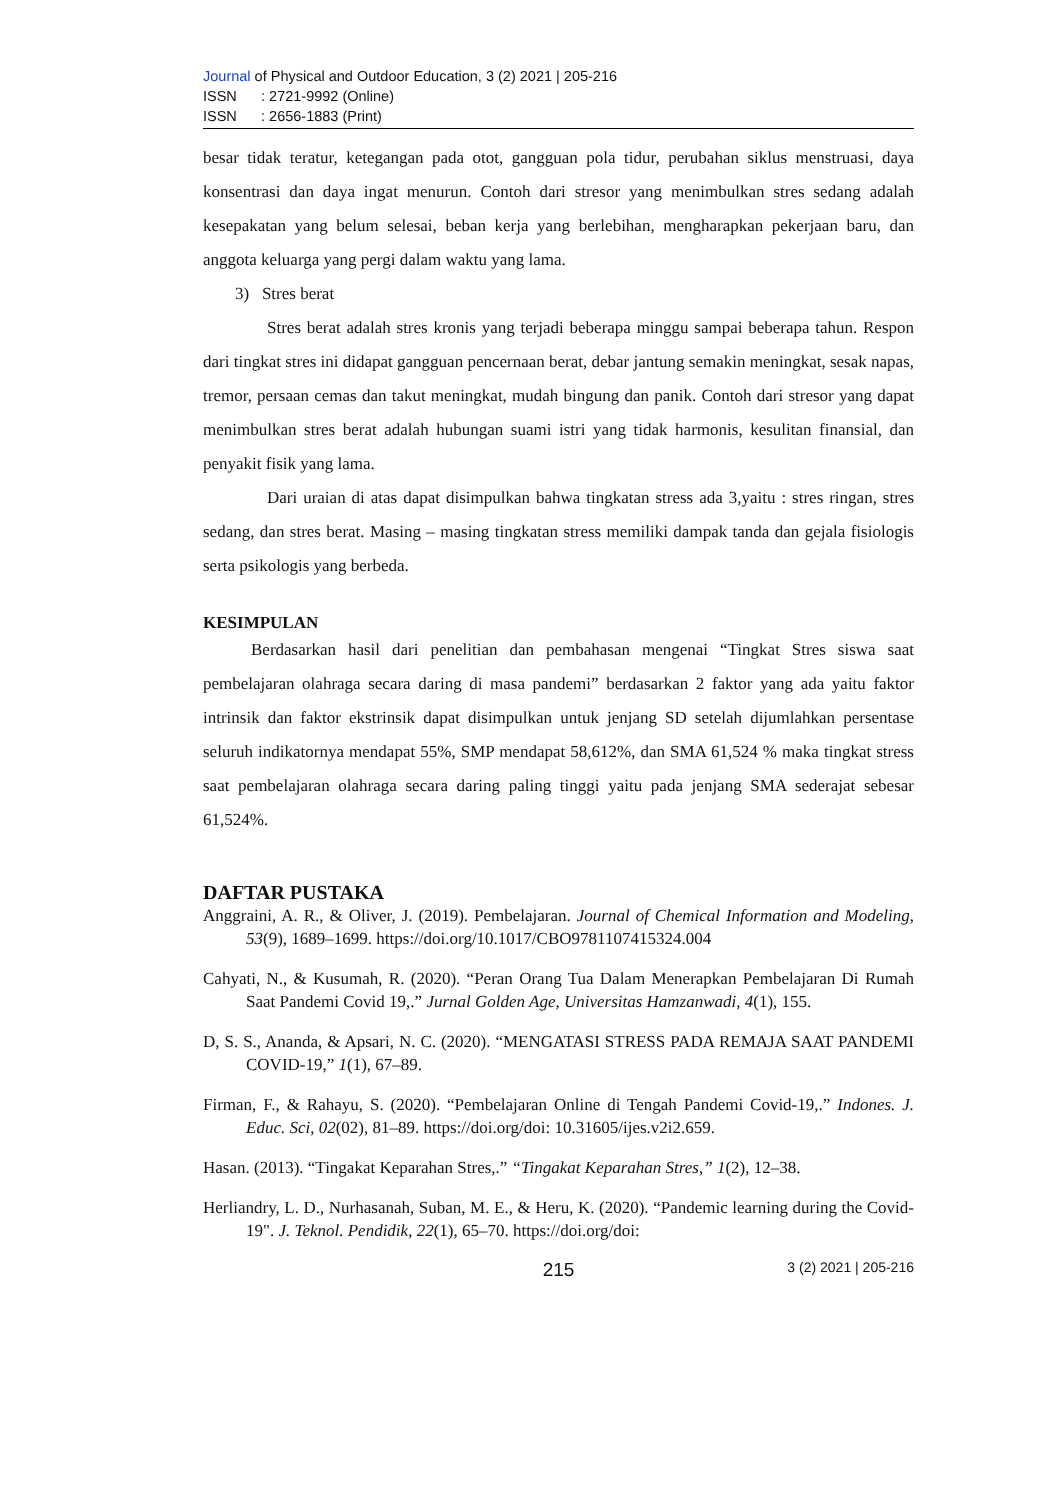Journal of Physical and Outdoor Education, 3 (2) 2021 | 205-216
ISSN : 2721-9992 (Online)
ISSN : 2656-1883 (Print)
besar tidak teratur, ketegangan pada otot, gangguan pola tidur, perubahan siklus menstruasi, daya konsentrasi dan daya ingat menurun. Contoh dari stresor yang menimbulkan stres sedang adalah kesepakatan yang belum selesai, beban kerja yang berlebihan, mengharapkan pekerjaan baru, dan anggota keluarga yang pergi dalam waktu yang lama.
3) Stres berat
Stres berat adalah stres kronis yang terjadi beberapa minggu sampai beberapa tahun. Respon dari tingkat stres ini didapat gangguan pencernaan berat, debar jantung semakin meningkat, sesak napas, tremor, persaan cemas dan takut meningkat, mudah bingung dan panik. Contoh dari stresor yang dapat menimbulkan stres berat adalah hubungan suami istri yang tidak harmonis, kesulitan finansial, dan penyakit fisik yang lama.
Dari uraian di atas dapat disimpulkan bahwa tingkatan stress ada 3,yaitu : stres ringan, stres sedang, dan stres berat. Masing – masing tingkatan stress memiliki dampak tanda dan gejala fisiologis serta psikologis yang berbeda.
KESIMPULAN
Berdasarkan hasil dari penelitian dan pembahasan mengenai “Tingkat Stres siswa saat pembelajaran olahraga secara daring di masa pandemi” berdasarkan 2 faktor yang ada yaitu faktor intrinsik dan faktor ekstrinsik dapat disimpulkan untuk jenjang SD setelah dijumlahkan persentase seluruh indikatornya mendapat 55%, SMP mendapat 58,612%, dan SMA 61,524 % maka tingkat stress saat pembelajaran olahraga secara daring paling tinggi yaitu pada jenjang SMA sederajat sebesar 61,524%.
DAFTAR PUSTAKA
Anggraini, A. R., & Oliver, J. (2019). Pembelajaran. Journal of Chemical Information and Modeling, 53(9), 1689–1699. https://doi.org/10.1017/CBO9781107415324.004
Cahyati, N., & Kusumah, R. (2020). “Peran Orang Tua Dalam Menerapkan Pembelajaran Di Rumah Saat Pandemi Covid 19,.” Jurnal Golden Age, Universitas Hamzanwadi, 4(1), 155.
D, S. S., Ananda, & Apsari, N. C. (2020). “MENGATASI STRESS PADA REMAJA SAAT PANDEMI COVID-19,” 1(1), 67–89.
Firman, F., & Rahayu, S. (2020). “Pembelajaran Online di Tengah Pandemi Covid-19,.” Indones. J. Educ. Sci, 02(02), 81–89. https://doi.org/doi: 10.31605/ijes.v2i2.659.
Hasan. (2013). “Tingakat Keparahan Stres,.” “Tingakat Keparahan Stres,” 1(2), 12–38.
Herliandry, L. D., Nurhasanah, Suban, M. E., & Heru, K. (2020). “Pandemic learning during the Covid-19". J. Teknol. Pendidik, 22(1), 65–70. https://doi.org/doi:
215 3 (2) 2021 | 205-216